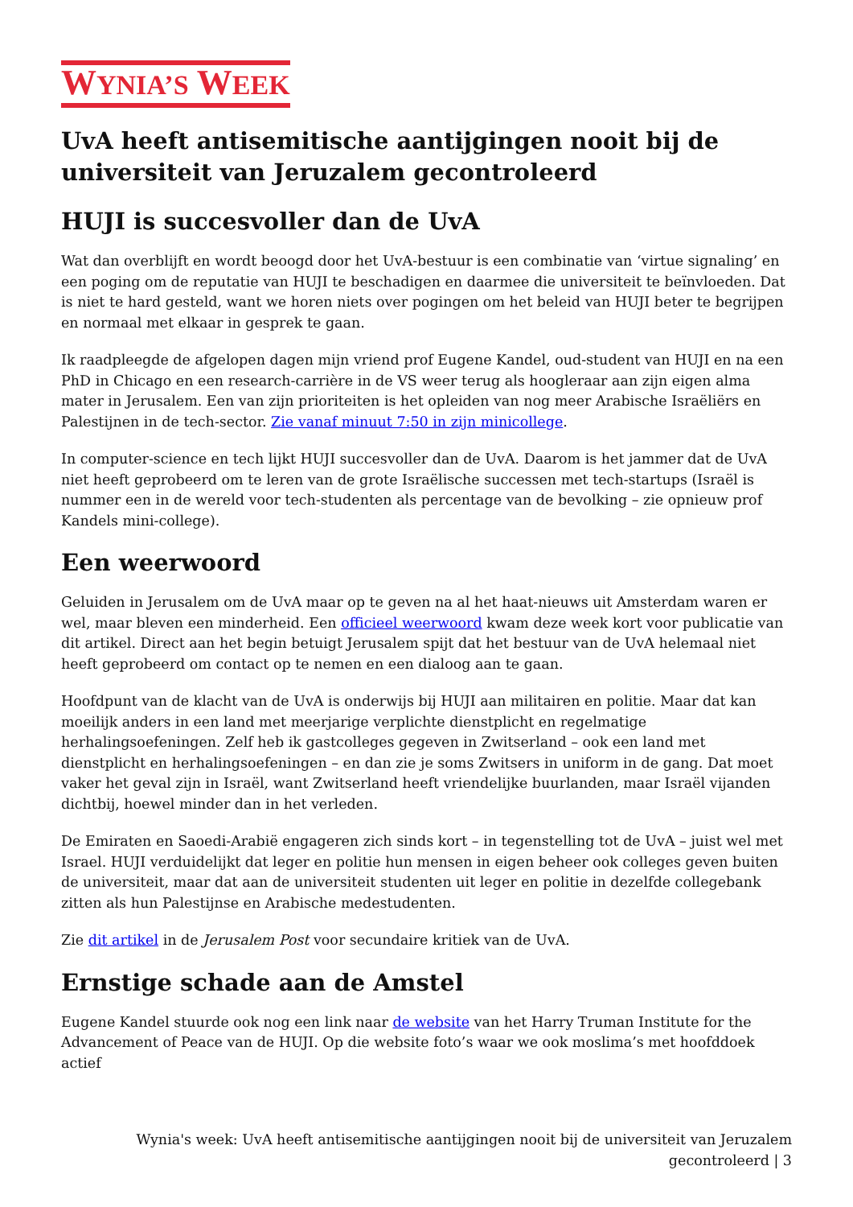WYNIA’S WEEK
UvA heeft antisemitische aantijgingen nooit bij de universiteit van Jeruzalem gecontroleerd
HUJI is succesvoller dan de UvA
Wat dan overblijft en wordt beoogd door het UvA-bestuur is een combinatie van ‘virtue signaling’ en een poging om de reputatie van HUJI te beschadigen en daarmee die universiteit te beïnvloeden. Dat is niet te hard gesteld, want we horen niets over pogingen om het beleid van HUJI beter te begrijpen en normaal met elkaar in gesprek te gaan.
Ik raadpleegde de afgelopen dagen mijn vriend prof Eugene Kandel, oud-student van HUJI en na een PhD in Chicago en een research-carrière in de VS weer terug als hoogleraar aan zijn eigen alma mater in Jerusalem. Een van zijn prioriteiten is het opleiden van nog meer Arabische Israëliërs en Palestijnen in de tech-sector. Zie vanaf minuut 7:50 in zijn minicollege.
In computer-science en tech lijkt HUJI succesvoller dan de UvA. Daarom is het jammer dat de UvA niet heeft geprobeerd om te leren van de grote Israëlische successen met tech-startups (Israël is nummer een in de wereld voor tech-studenten als percentage van de bevolking – zie opnieuw prof Kandels mini-college).
Een weerwoord
Geluiden in Jerusalem om de UvA maar op te geven na al het haat-nieuws uit Amsterdam waren er wel, maar bleven een minderheid. Een officieel weerwoord kwam deze week kort voor publicatie van dit artikel. Direct aan het begin betuigt Jerusalem spijt dat het bestuur van de UvA helemaal niet heeft geprobeerd om contact op te nemen en een dialoog aan te gaan.
Hoofdpunt van de klacht van de UvA is onderwijs bij HUJI aan militairen en politie. Maar dat kan moeilijk anders in een land met meerjarige verplichte dienstplicht en regelmatige herhalingsoefeningen. Zelf heb ik gastcolleges gegeven in Zwitserland – ook een land met dienstplicht en herhalingsoefeningen – en dan zie je soms Zwitsers in uniform in de gang. Dat moet vaker het geval zijn in Israël, want Zwitserland heeft vriendelijke buurlanden, maar Israël vijanden dichtbij, hoewel minder dan in het verleden.
De Emiraten en Saoedi-Arabië engageren zich sinds kort – in tegenstelling tot de UvA – juist wel met Israel. HUJI verduidelijkt dat leger en politie hun mensen in eigen beheer ook colleges geven buiten de universiteit, maar dat aan de universiteit studenten uit leger en politie in dezelfde collegebank zitten als hun Palestijnse en Arabische medestudenten.
Zie dit artikel in de Jerusalem Post voor secundaire kritiek van de UvA.
Ernstige schade aan de Amstel
Eugene Kandel stuurde ook nog een link naar de website van het Harry Truman Institute for the Advancement of Peace van de HUJI. Op die website foto’s waar we ook moslima’s met hoofddoek actief
Wynia's week: UvA heeft antisemitische aantijgingen nooit bij de universiteit van Jeruzalem
gecontroleerd | 3